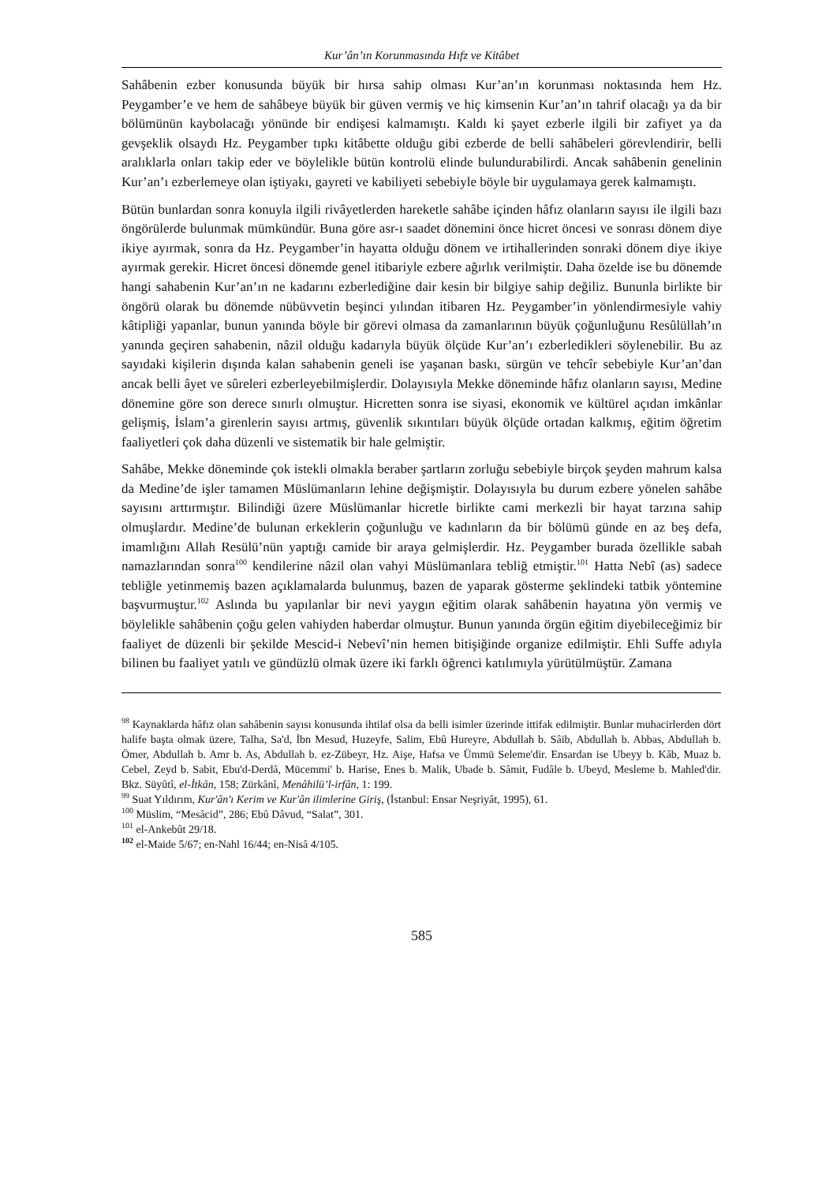Kur’ân’ın Korunmasında Hıfz ve Kitâbet
Sahâbenin ezber konusunda büyük bir hırsa sahip olması Kur’an’ın korunması noktasında hem Hz. Peygamber’e ve hem de sahâbeye büyük bir güven vermiş ve hiç kimsenin Kur’an’ın tahrif olacağı ya da bir bölümünün kaybolacağı yönünde bir endişesi kalmamıştı. Kaldı ki şayet ezberle ilgili bir zafiyet ya da gevşeklik olsaydı Hz. Peygamber tıpkı kitâbette olduğu gibi ezberde de belli sahâbeleri görevlendirir, belli aralıklarla onları takip eder ve böylelikle bütün kontrolü elinde bulundurabilirdi. Ancak sahâbenin genelinin Kur’an’ı ezberlemeye olan iştiyakı, gayreti ve kabiliyeti sebebiyle böyle bir uygulamaya gerek kalmamıştı.
Bütün bunlardan sonra konuyla ilgili rivâyetlerden hareketle sahâbe içinden hâfız olanların sayısı ile ilgili bazı öngörülerde bulunmak mümkündür. Buna göre asr-ı saadet dönemini önce hicret öncesi ve sonrası dönem diye ikiye ayırmak, sonra da Hz. Peygamber’in hayatta olduğu dönem ve irtihallerinden sonraki dönem diye ikiye ayırmak gerekir. Hicret öncesi dönemde genel itibariyle ezbere ağırlık verilmiştir. Daha özelde ise bu dönemde hangi sahabenin Kur’an’ın ne kadarını ezberlediğine dair kesin bir bilgiye sahip değiliz. Bununla birlikte bir öngörü olarak bu dönemde nübüvvetin beşinci yılından itibaren Hz. Peygamber’in yönlendirmesiyle vahiy kâtipliği yapanlar, bunun yanında böyle bir görevi olmasa da zamanlarının büyük çoğunluğunu Resûlüllah’ın yanında geçiren sahabenin, nâzil olduğu kadarıyla büyük ölçüde Kur’an’ı ezberledikleri söylenebilir. Bu az sayıdaki kişilerin dışında kalan sahabenin geneli ise yaşanan baskı, sürgün ve tehcîr sebebiyle Kur’an’dan ancak belli âyet ve sûreleri ezberleyebilmişlerdir. Dolayısıyla Mekke döneminde hâfız olanların sayısı, Medine dönemine göre son derece sınırlı olmuştur. Hicretten sonra ise siyasi, ekonomik ve kültürel açıdan imkânlar gelişmiş, İslam’a girenlerin sayısı artmış, güvenlik sıkıntıları büyük ölçüde ortadan kalkmış, eğitim öğretim faaliyetleri çok daha düzenli ve sistematik bir hale gelmiştir.
Sahâbe, Mekke döneminde çok istekli olmakla beraber şartların zorluğu sebebiyle birçok şeyden mahrum kalsa da Medine’de işler tamamen Müslümanların lehine değişmiştir. Dolayısıyla bu durum ezbere yönelen sahâbe sayısını arttırmıştır. Bilindiği üzere Müslümanlar hicretle birlikte cami merkezli bir hayat tarzına sahip olmuşlardır. Medine’de bulunan erkeklerin çoğunluğu ve kadınların da bir bölümü günde en az beş defa, imamlığını Allah Resülü’nün yaptığı camide bir araya gelmişlerdir. Hz. Peygamber burada özellikle sabah namazlarından sonra<sup>100</sup> kendilerine nâzil olan vahyi Müslümanlara tebliğ etmiştir.<sup>101</sup> Hatta Nebî (as) sadece tebliğle yetinmemiş bazen açıklamalarda bulunmuş, bazen de yaparak gösterme şeklindeki tatbik yöntemine başvurmuştur.<sup>102</sup> Aslında bu yapılanlar bir nevi yaygın eğitim olarak sahâbenin hayatına yön vermiş ve böylelikle sahâbenin çoğu gelen vahiyden haberdar olmuştur. Bunun yanında örgün eğitim diyebileceğimiz bir faaliyet de düzenli bir şekilde Mescid-i Nebevî’nin hemen bitişiğinde organize edilmiştir. Ehli Suffe adıyla bilinen bu faaliyet yatılı ve gündüzlü olmak üzere iki farklı öğrenci katılımıyla yürütülmüştür. Zamana
<sup>98</sup> Kaynaklarda hâfız olan sahâbenin sayısı konusunda ihtilaf olsa da belli isimler üzerinde ittifak edilmiştir. Bunlar muhacirlerden dört halife başta olmak üzere, Talha, Sa'd, İbn Mesud, Huzeyfe, Salim, Ebû Hureyre, Abdullah b. Sâib, Abdullah b. Abbas, Abdullah b. Ömer, Abdullah b. Amr b. As, Abdullah b. ez-Zübeyr, Hz. Aişe, Hafsa ve Ümmü Seleme'dir. Ensardan ise Ubeyy b. Kâb, Muaz b. Cebel, Zeyd b. Sabit, Ebu'd-Derdâ, Mücemmi' b. Harise, Enes b. Malik, Ubade b. Sâmit, Fudâle b. Ubeyd, Mesleme b. Mahled'dir. Bkz. Süyûtî, el-İtkân, 158; Zürkânî, Menâhilü’l-irfân, 1: 199.
<sup>99</sup> Suat Yıldırım, Kur'ân'ı Kerim ve Kur'ân ilimlerine Giriş, (İstanbul: Ensar Neşriyât, 1995), 61.
<sup>100</sup> Müslim, “Mesâcid”, 286; Ebû Dâvud, “Salat”, 301.
<sup>101</sup> el-Ankebût 29/18.
<sup>102</sup> el-Maide 5/67; en-Nahl 16/44; en-Nisâ 4/105.
585